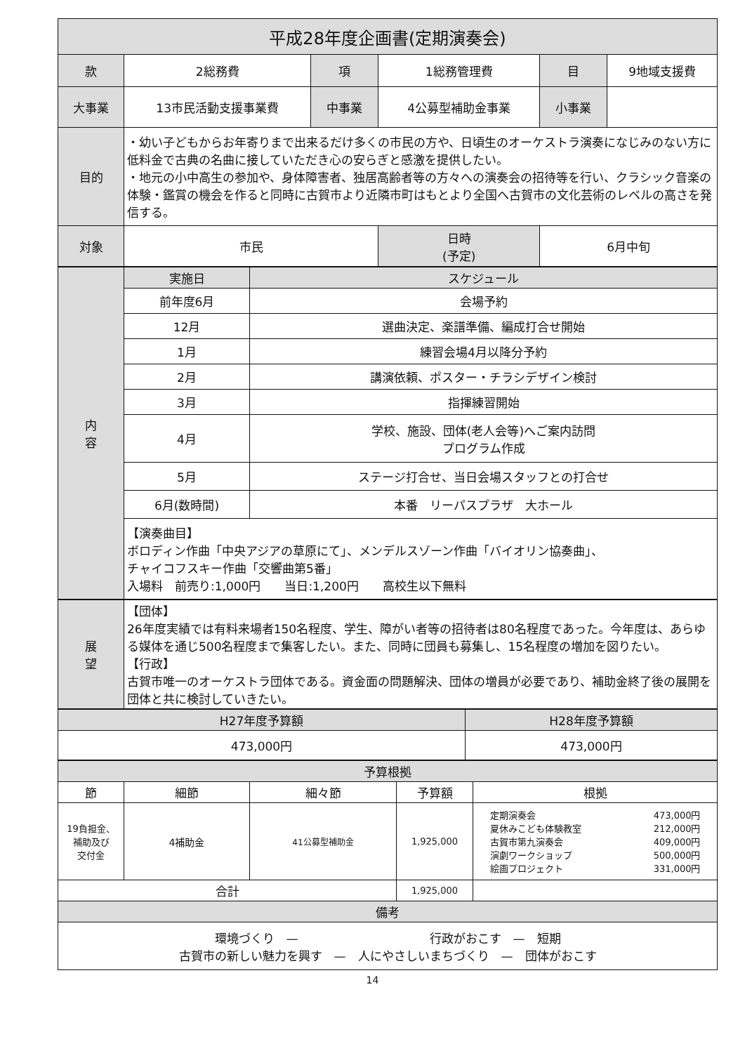| 平成28年度企画書(定期演奏会) | | | | | |
| --- | --- | --- | --- | --- | --- |
| 款 | 2総務費 | 項 | 1総務管理費 | 目 | 9地域支援費 |
| 大事業 | 13市民活動支援事業費 | 中事業 | 4公募型補助金事業 | 小事業 | |
| 目的 | ・幼い子どもからお年寄りまで出来るだけ多くの市民の方や、日頃生のオーケストラ演奏になじみのない方に低料金で古典の名曲に接していただき心の安らぎと感激を提供したい。 ・地元の小中高生の参加や、身体障害者、独居高齢者等の方々への演奏会の招待等を行い、クラシック音楽の体験・鑑賞の機会を作ると同時に古賀市より近隣市町はもとより全国へ古賀市の文化芸術のレベルの高さを発信する。 | | | | |
| 対象 | 市民 | | 日時 (予定) | 6月中旬 | |
| 内 容 | 実施日 | スケジュール |
| --- | --- | --- |
| | 前年度6月 | 会場予約 |
| | 12月 | 選曲決定、楽譜準備、編成打合せ開始 |
| | 1月 | 練習会場4月以降分予約 |
| | 2月 | 講演依頼、ポスター・チラシデザイン検討 |
| | 3月 | 指揮練習開始 |
| | 4月 | 学校、施設、団体(老人会等)へご案内訪問 プログラム作成 |
| | 5月 | ステージ打合せ、当日会場スタッフとの打合せ |
| | 6月(数時間) | 本番 リーパスプラザ 大ホール |
| | 【演奏曲目】 ボロディン作曲「中央アジアの草原にて」、メンデルスゾーン作曲「バイオリン協奏曲」、 チャイコフスキー作曲「交響曲第5番」 入場料 前売り:1,000円 当日:1,200円 高校生以下無料 | |
| 展 望 | 【団体】 26年度実績では有料来場者150名程度、学生、障がい者等の招待者は80名程度であった。今年度は、あらゆる媒体を通じ500名程度まで集客したい。また、同時に団員も募集し、15名程度の増加を図りたい。 【行政】 古賀市唯一のオーケストラ団体である。資金面の問題解決、団体の増員が必要であり、補助金終了後の展開を団体と共に検討していきたい。 |
| H27年度予算額 | H28年度予算額 |
| --- | --- |
| 473,000円 | 473,000円 |
| 予算根拠 | | | | |
| --- | --- | --- | --- | --- |
| 節 | 細節 | 細々節 | 予算額 | 根拠 |
| 19負担金、 補助及び 交付金 | 4補助金 | 41公募型補助金 | 1,925,000 | / 定期演奏会 / 473,000円 / / 夏休みこども体験教室 / 212,000円 / / 古賀市第九演奏会 / 409,000円 / / 演劇ワークショップ / 500,000円 / / 絵画プロジェクト / 331,000円 / |
| 合計 | | | 1,925,000 | |
| 備考 | | | | |
| 環境づくり — 行政がおこす — 短期 古賀市の新しい魅力を興す — 人にやさしいまちづくり — 団体がおこす | | | | |
14